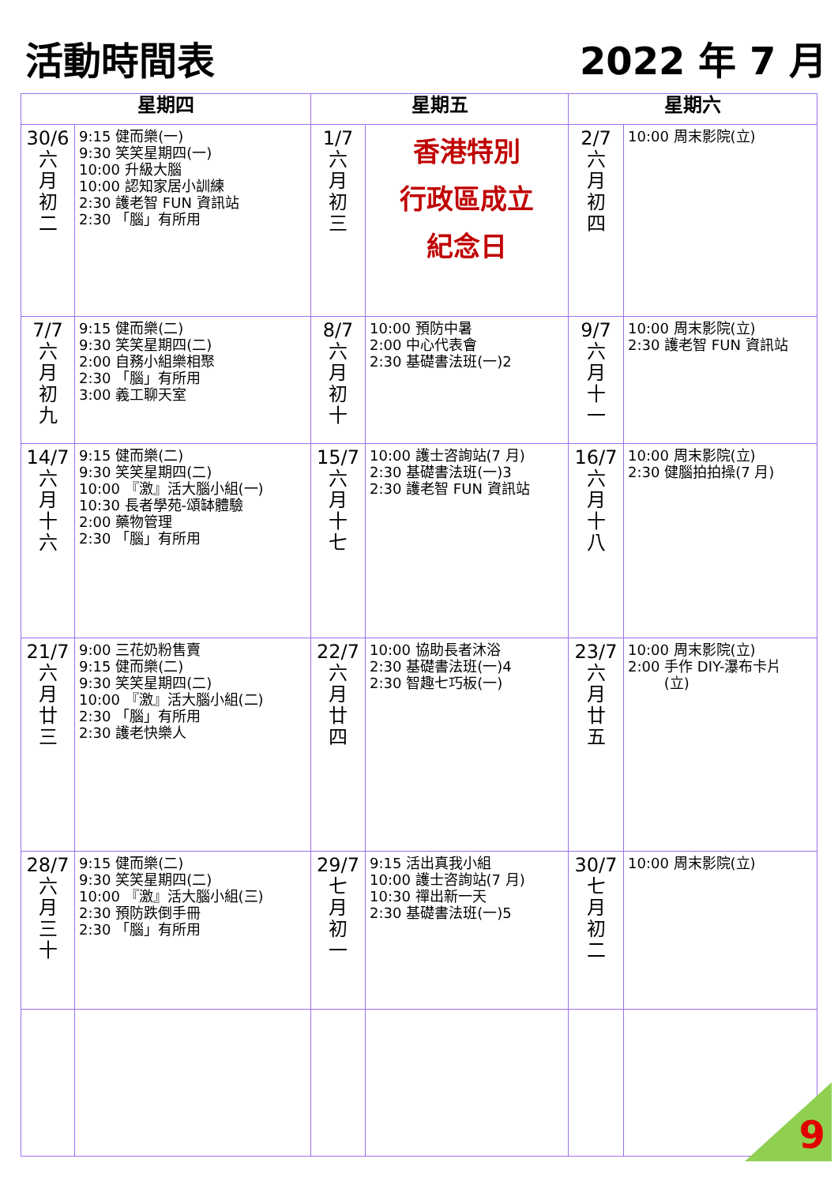活動時間表 2022 年 7 月
| 星期四 | | 星期五 | | 星期六 | |
| --- | --- | --- | --- | --- | --- |
| 30/6 六 月 初 二 | 9:15 健而樂(一) 9:30 笑笑星期四(一) 10:00 升級大腦 10:00 認知家居小訓練 2:30 護老智 FUN 資訊站 2:30 「腦」有所用 | 1/7 六 月 初 三 | 香港特別 行政區成立 紀念日 | 2/7 六 月 初 四 | 10:00 周末影院(立) |
| 7/7 六 月 初 九 | 9:15 健而樂(二) 9:30 笑笑星期四(二) 2:00 自務小組樂相聚 2:30 「腦」有所用 3:00 義工聊天室 | 8/7 六 月 初 十 | 10:00 預防中暑 2:00 中心代表會 2:30 基礎書法班(一)2 | 9/7 六 月 十 一 | 10:00 周末影院(立) 2:30 護老智 FUN 資訊站 |
| 14/7 六 月 十 六 | 9:15 健而樂(二) 9:30 笑笑星期四(二) 10:00 『激』活大腦小組(一) 10:30 長者學苑-頌缽體驗 2:00 藥物管理 2:30 「腦」有所用 | 15/7 六 月 十 七 | 10:00 護士咨詢站(7 月) 2:30 基礎書法班(一)3 2:30 護老智 FUN 資訊站 | 16/7 六 月 十 八 | 10:00 周末影院(立) 2:30 健腦拍拍操(7 月) |
| 21/7 六 月 廿 三 | 9:00 三花奶粉售賣 9:15 健而樂(二) 9:30 笑笑星期四(二) 10:00 『激』活大腦小組(二) 2:30 「腦」有所用 2:30 護老快樂人 | 22/7 六 月 廿 四 | 10:00 協助長者沐浴 2:30 基礎書法班(一)4 2:30 智趣七巧板(一) | 23/7 六 月 廿 五 | 10:00 周末影院(立) 2:00 手作 DIY-瀑布卡片 (立) |
| 28/7 六 月 三 十 | 9:15 健而樂(二) 9:30 笑笑星期四(二) 10:00 『激』活大腦小組(三) 2:30 預防跌倒手冊 2:30 「腦」有所用 | 29/7 七 月 初 一 | 9:15 活出真我小組 10:00 護士咨詢站(7 月) 10:30 禪出新一天 2:30 基礎書法班(一)5 | 30/7 七 月 初 二 | 10:00 周末影院(立) |
9